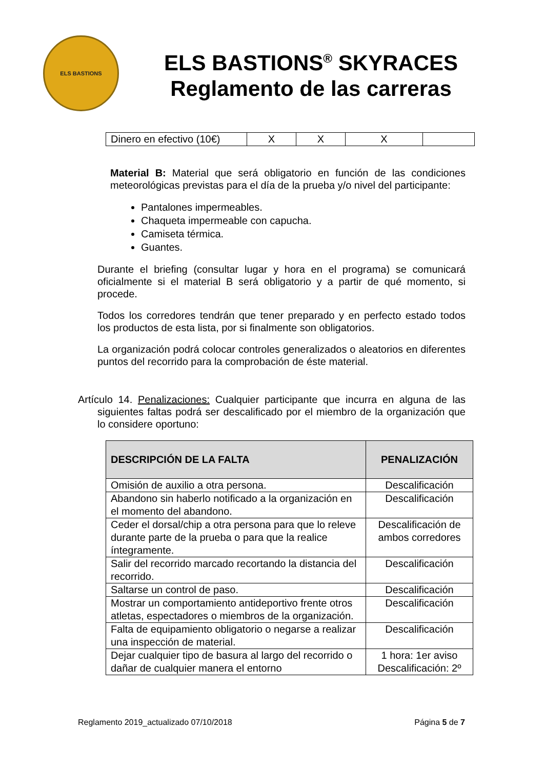ELS BASTIONS
ELS BASTIONS<sup>®</sup> SKYRACES
Reglamento de las carreras
| Dinero en efectivo (10€) | X | X | X | |
Material B: Material que será obligatorio en función de las condiciones meteorológicas previstas para el día de la prueba y/o nivel del participante:
Pantalones impermeables.
Chaqueta impermeable con capucha.
Camiseta térmica.
Guantes.
Durante el briefing (consultar lugar y hora en el programa) se comunicará oficialmente si el material B será obligatorio y a partir de qué momento, si procede.
Todos los corredores tendrán que tener preparado y en perfecto estado todos los productos de esta lista, por si finalmente son obligatorios.
La organización podrá colocar controles generalizados o aleatorios en diferentes puntos del recorrido para la comprobación de éste material.
Artículo 14. Penalizaciones: Cualquier participante que incurra en alguna de las siguientes faltas podrá ser descalificado por el miembro de la organización que lo considere oportuno:
| DESCRIPCIÓN DE LA FALTA | PENALIZACIÓN |
| --- | --- |
| Omisión de auxilio a otra persona. | Descalificación |
| Abandono sin haberlo notificado a la organización en el momento del abandono. | Descalificación |
| Ceder el dorsal/chip a otra persona para que lo releve durante parte de la prueba o para que la realice íntegramente. | Descalificación de ambos corredores |
| Salir del recorrido marcado recortando la distancia del recorrido. | Descalificación |
| Saltarse un control de paso. | Descalificación |
| Mostrar un comportamiento antideportivo frente otros atletas, espectadores o miembros de la organización. | Descalificación |
| Falta de equipamiento obligatorio o negarse a realizar una inspección de material. | Descalificación |
| Dejar cualquier tipo de basura al largo del recorrido o dañar de cualquier manera el entorno | 1 hora: 1er aviso Descalificación: 2º |
Reglamento 2019_actualizado 07/10/2018 Página 5 de 7